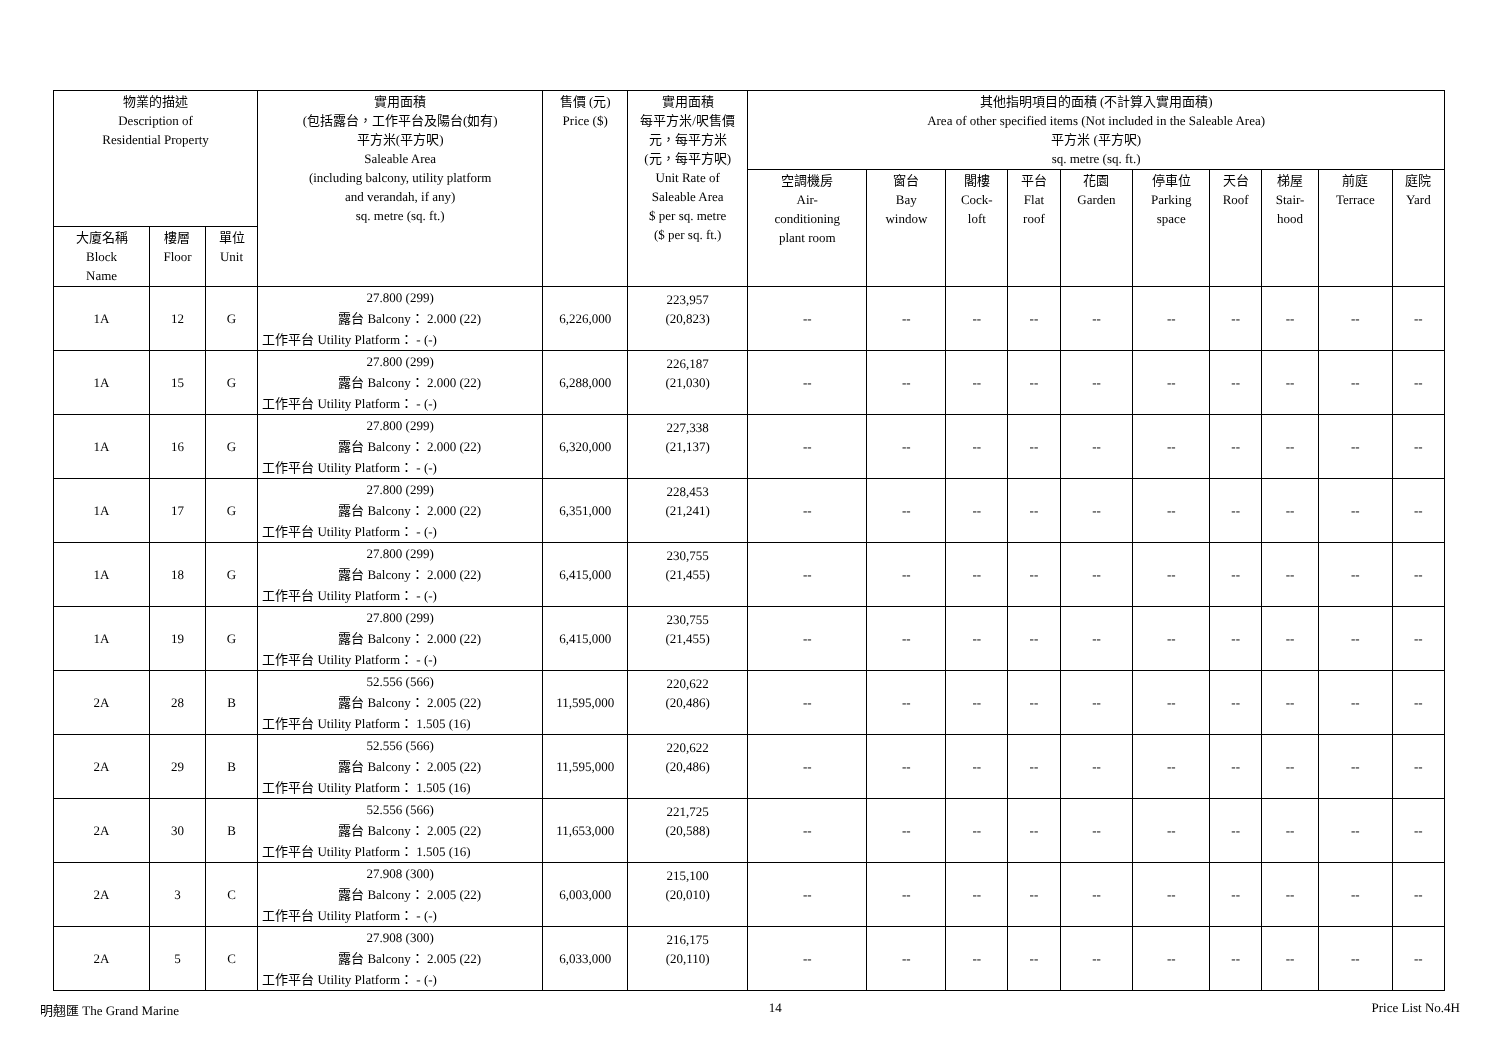| 物業的描述 Description of Residential Property | | | 實用面積 (包括露台，工作平台及陽台(如有) 平方米(平方呎) Saleable Area (including balcony, utility platform and verandah, if any) sq. metre (sq. ft.) | 售價 (元) Price ($) | 實用面積 每平方米/呎售價 元，每平方米 (元，每平方呎) Unit Rate of Saleable Area $ per sq. metre ($ per sq. ft.) | 其他指明項目的面積 (不計算入實用面積) Area of other specified items (Not included in the Saleable Area) 平方米 (平方呎) sq. metre (sq. ft.) | | | | | | | | | |
| --- | --- | --- | --- | --- | --- | --- | --- | --- | --- | --- | --- | --- | --- | --- | --- |
| | | | | | | 空調機房 Air- conditioning plant room | 窗台 Bay window | 閣樓 Cock- loft | 平台 Flat roof | 花園 Garden | 停車位 Parking space | 天台 Roof | 梯屋 Stair- hood | 前庭 Terrace | 庭院 Yard |
| 大廈名稱 Block Name | 樓層 Floor | 單位 Unit | | | | | | | | | | | | | |
| 1A | 12 | G | 27.800 (299) | 6,226,000 | 223,957 (20,823) | -- | -- | -- | -- | -- | -- | -- | -- | -- | -- |
| | | | 露台 Balcony： 2.000 (22) | | | | | | | | | | | | |
| | | | 工作平台 Utility Platform： - (-) | | | | | | | | | | | | |
| 1A | 15 | G | 27.800 (299) | 6,288,000 | 226,187 (21,030) | -- | -- | -- | -- | -- | -- | -- | -- | -- | -- |
| | | | 露台 Balcony： 2.000 (22) | | | | | | | | | | | | |
| | | | 工作平台 Utility Platform： - (-) | | | | | | | | | | | | |
| 1A | 16 | G | 27.800 (299) | 6,320,000 | 227,338 (21,137) | -- | -- | -- | -- | -- | -- | -- | -- | -- | -- |
| | | | 露台 Balcony： 2.000 (22) | | | | | | | | | | | | |
| | | | 工作平台 Utility Platform： - (-) | | | | | | | | | | | | |
| 1A | 17 | G | 27.800 (299) | 6,351,000 | 228,453 (21,241) | -- | -- | -- | -- | -- | -- | -- | -- | -- | -- |
| | | | 露台 Balcony： 2.000 (22) | | | | | | | | | | | | |
| | | | 工作平台 Utility Platform： - (-) | | | | | | | | | | | | |
| 1A | 18 | G | 27.800 (299) | 6,415,000 | 230,755 (21,455) | -- | -- | -- | -- | -- | -- | -- | -- | -- | -- |
| | | | 露台 Balcony： 2.000 (22) | | | | | | | | | | | | |
| | | | 工作平台 Utility Platform： - (-) | | | | | | | | | | | | |
| 1A | 19 | G | 27.800 (299) | 6,415,000 | 230,755 (21,455) | -- | -- | -- | -- | -- | -- | -- | -- | -- | -- |
| | | | 露台 Balcony： 2.000 (22) | | | | | | | | | | | | |
| | | | 工作平台 Utility Platform： - (-) | | | | | | | | | | | | |
| 2A | 28 | B | 52.556 (566) | 11,595,000 | 220,622 (20,486) | -- | -- | -- | -- | -- | -- | -- | -- | -- | -- |
| | | | 露台 Balcony： 2.005 (22) | | | | | | | | | | | | |
| | | | 工作平台 Utility Platform： 1.505 (16) | | | | | | | | | | | | |
| 2A | 29 | B | 52.556 (566) | 11,595,000 | 220,622 (20,486) | -- | -- | -- | -- | -- | -- | -- | -- | -- | -- |
| | | | 露台 Balcony： 2.005 (22) | | | | | | | | | | | | |
| | | | 工作平台 Utility Platform： 1.505 (16) | | | | | | | | | | | | |
| 2A | 30 | B | 52.556 (566) | 11,653,000 | 221,725 (20,588) | -- | -- | -- | -- | -- | -- | -- | -- | -- | -- |
| | | | 露台 Balcony： 2.005 (22) | | | | | | | | | | | | |
| | | | 工作平台 Utility Platform： 1.505 (16) | | | | | | | | | | | | |
| 2A | 3 | C | 27.908 (300) | 6,003,000 | 215,100 (20,010) | -- | -- | -- | -- | -- | -- | -- | -- | -- | -- |
| | | | 露台 Balcony： 2.005 (22) | | | | | | | | | | | | |
| | | | 工作平台 Utility Platform： - (-) | | | | | | | | | | | | |
| 2A | 5 | C | 27.908 (300) | 6,033,000 | 216,175 (20,110) | -- | -- | -- | -- | -- | -- | -- | -- | -- | -- |
| | | | 露台 Balcony： 2.005 (22) | | | | | | | | | | | | |
| | | | 工作平台 Utility Platform： - (-) | | | | | | | | | | | | |
明翹匯 The Grand Marine 14 Price List No.4H